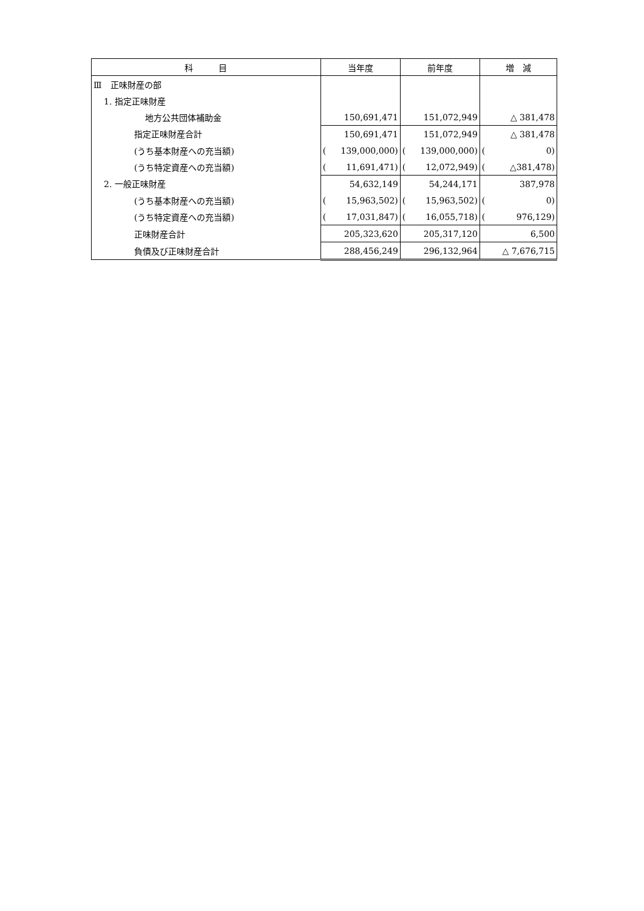| 科 目 | 当年度 | 前年度 | 増 減 |
| --- | --- | --- | --- |
| Ⅲ 正味財産の部 | | | |
| 1. 指定正味財産 | | | |
| 地方公共団体補助金 | 150,691,471 | 151,072,949 | △ 381,478 |
| 指定正味財産合計 | 150,691,471 | 151,072,949 | △ 381,478 |
| (うち基本財産への充当額) | ( 139,000,000) | ( 139,000,000) | ( 0) |
| (うち特定資産への充当額) | ( 11,691,471) | ( 12,072,949) | ( △381,478) |
| 2. 一般正味財産 | 54,632,149 | 54,244,171 | 387,978 |
| (うち基本財産への充当額) | ( 15,963,502) | ( 15,963,502) | ( 0) |
| (うち特定資産への充当額) | ( 17,031,847) | ( 16,055,718) | ( 976,129) |
| 正味財産合計 | 205,323,620 | 205,317,120 | 6,500 |
| 負債及び正味財産合計 | 288,456,249 | 296,132,964 | △ 7,676,715 |